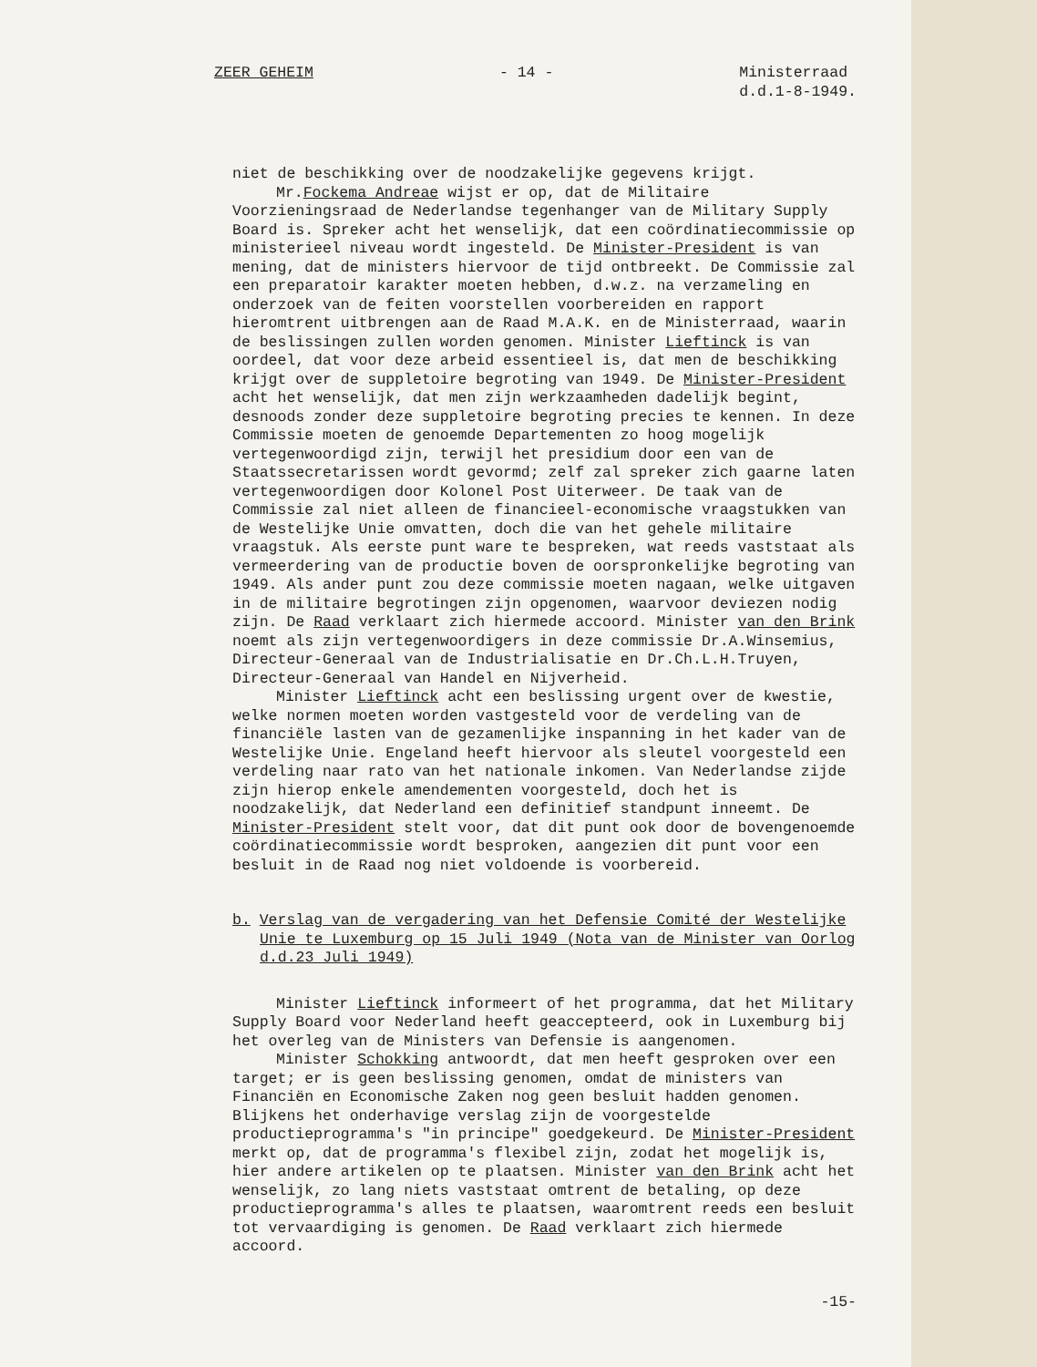ZEER GEHEIM - 14 - Ministerraad
d.d.1-8-1949.
niet de beschikking over de noodzakelijke gegevens krijgt.
Mr.Fockema Andreae wijst er op, dat de Militaire Voorzieningsraad de Nederlandse tegenhanger van de Military Supply Board is. Spreker acht het wenselijk, dat een coördinatiecommissie op ministerieel niveau wordt ingesteld. De Minister-President is van mening, dat de ministers hiervoor de tijd ontbreekt. De Commissie zal een preparatoir karakter moeten hebben, d.w.z. na verzameling en onderzoek van de feiten voorstellen voorbereiden en rapport hieromtrent uitbrengen aan de Raad M.A.K. en de Ministerraad, waarin de beslissingen zullen worden genomen. Minister Lieftinck is van oordeel, dat voor deze arbeid essentieel is, dat men de beschikking krijgt over de suppletoire begroting van 1949. De Minister-President acht het wenselijk, dat men zijn werkzaamheden dadelijk begint, desnoods zonder deze suppletoire begroting precies te kennen. In deze Commissie moeten de genoemde Departementen zo hoog mogelijk vertegenwoordigd zijn, terwijl het presidium door een van de Staatssecretarissen wordt gevormd; zelf zal spreker zich gaarne laten vertegenwoordigen door Kolonel Post Uiterweer. De taak van de Commissie zal niet alleen de financieel-economische vraagstukken van de Westelijke Unie omvatten, doch die van het gehele militaire vraagstuk. Als eerste punt ware te bespreken, wat reeds vaststaat als vermeerdering van de productie boven de oorspronkelijke begroting van 1949. Als ander punt zou deze commissie moeten nagaan, welke uitgaven in de militaire begrotingen zijn opgenomen, waarvoor deviezen nodig zijn. De Raad verklaart zich hiermede accoord. Minister van den Brink noemt als zijn vertegenwoordigers in deze commissie Dr.A.Winsemius, Directeur-Generaal van de Industrialisatie en Dr.Ch.L.H.Truyen, Directeur-Generaal van Handel en Nijverheid.
Minister Lieftinck acht een beslissing urgent over de kwestie, welke normen moeten worden vastgesteld voor de verdeling van de financiële lasten van de gezamenlijke inspanning in het kader van de Westelijke Unie. Engeland heeft hiervoor als sleutel voorgesteld een verdeling naar rato van het nationale inkomen. Van Nederlandse zijde zijn hierop enkele amendementen voorgesteld, doch het is noodzakelijk, dat Nederland een definitief standpunt inneemt. De Minister-President stelt voor, dat dit punt ook door de bovengenoemde coördinatiecommissie wordt besproken, aangezien dit punt voor een besluit in de Raad nog niet voldoende is voorbereid.
b. Verslag van de vergadering van het Defensie Comité der Westelijke Unie te Luxemburg op 15 Juli 1949 (Nota van de Minister van Oorlog d.d.23 Juli 1949)
Minister Lieftinck informeert of het programma, dat het Military Supply Board voor Nederland heeft geaccepteerd, ook in Luxemburg bij het overleg van de Ministers van Defensie is aangenomen.
Minister Schokking antwoordt, dat men heeft gesproken over een target; er is geen beslissing genomen, omdat de ministers van Financiën en Economische Zaken nog geen besluit hadden genomen. Blijkens het onderhavige verslag zijn de voorgestelde productieprogramma's "in principe" goedgekeurd. De Minister-President merkt op, dat de programma's flexibel zijn, zodat het mogelijk is, hier andere artikelen op te plaatsen. Minister van den Brink acht het wenselijk, zo lang niets vaststaat omtrent de betaling, op deze productieprogramma's alles te plaatsen, waaromtrent reeds een besluit tot vervaardiging is genomen. De Raad verklaart zich hiermede accoord.
-15-